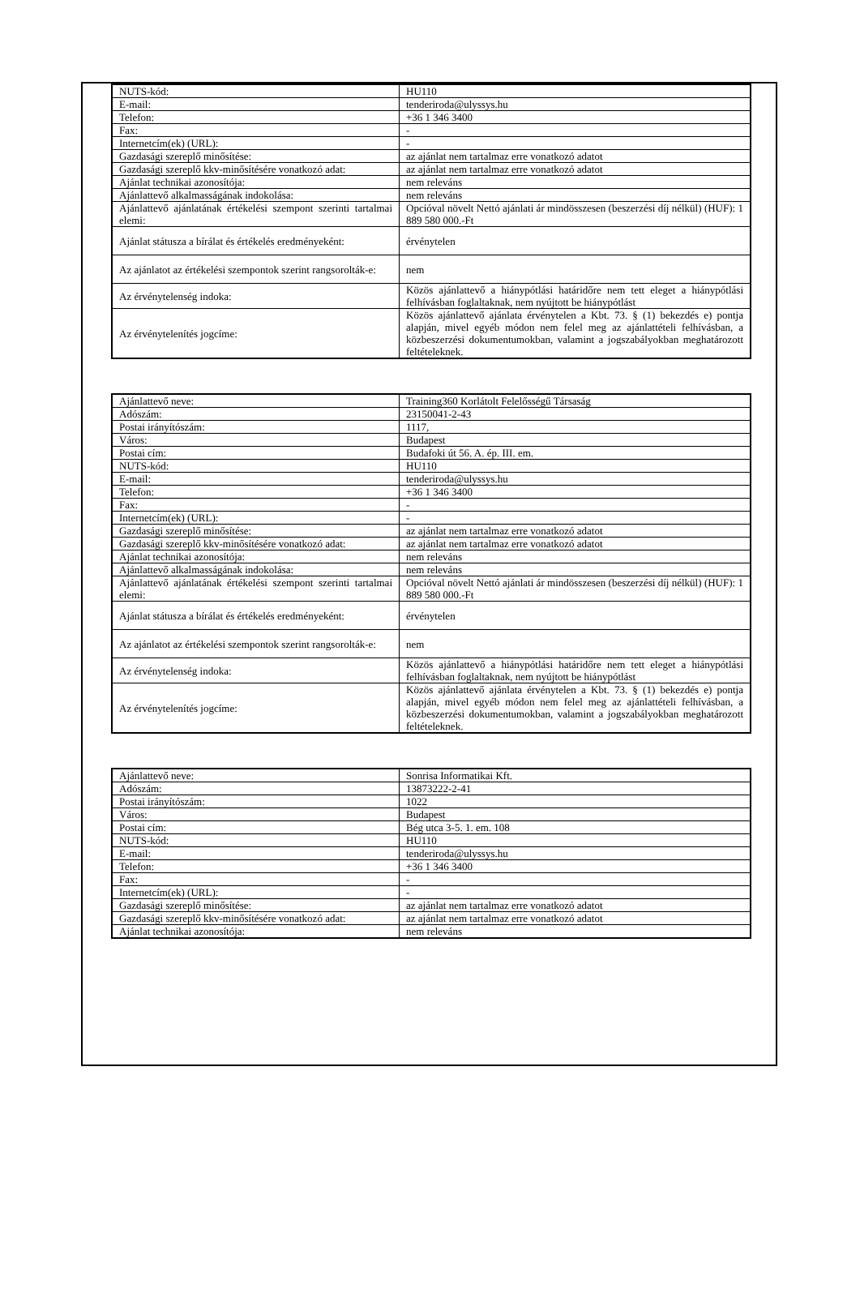| NUTS-kód: | HU110 |
| E-mail: | tenderiroda@ulyssys.hu |
| Telefon: | +36 1 346 3400 |
| Fax: | - |
| Internetcím(ek) (URL): | - |
| Gazdasági szereplő minősítése: | az ajánlat nem tartalmaz erre vonatkozó adatot |
| Gazdasági szereplő kkv-minősítésére vonatkozó adat: | az ajánlat nem tartalmaz erre vonatkozó adatot |
| Ajánlat technikai azonosítója: | nem releváns |
| Ajánlattevő alkalmasságának indokolása: | nem releváns |
| Ajánlattevő ajánlatának értékelési szempont szerinti tartalmai elemi: | Opcióval növelt Nettó ajánlati ár mindösszesen (beszerzési díj nélkül) (HUF): 1 889 580 000.-Ft |
| Ajánlat státusza a bírálat és értékelés eredményeként: | érvénytelen |
| Az ajánlatot az értékelési szempontok szerint rangsorolták-e: | nem |
| Az érvénytelenség indoka: | Közös ajánlattevő a hiánypótlási határidőre nem tett eleget a hiánypótlási felhívásban foglaltaknak, nem nyújtott be hiánypótlást |
| Az érvénytelenítés jogcíme: | Közös ajánlattevő ajánlata érvénytelen a Kbt. 73. § (1) bekezdés e) pontja alapján, mivel egyéb módon nem felel meg az ajánlattételi felhívásban, a közbeszerzési dokumentumokban, valamint a jogszabályokban meghatározott feltételeknek. |
| Ajánlattevő neve: | Training360 Korlátolt Felelősségű Társaság |
| Adószám: | 23150041-2-43 |
| Postai irányítószám: | 1117, |
| Város: | Budapest |
| Postai cím: | Budafoki út 56. A. ép. III. em. |
| NUTS-kód: | HU110 |
| E-mail: | tenderiroda@ulyssys.hu |
| Telefon: | +36 1 346 3400 |
| Fax: | - |
| Internetcím(ek) (URL): | - |
| Gazdasági szereplő minősítése: | az ajánlat nem tartalmaz erre vonatkozó adatot |
| Gazdasági szereplő kkv-minősítésére vonatkozó adat: | az ajánlat nem tartalmaz erre vonatkozó adatot |
| Ajánlat technikai azonosítója: | nem releváns |
| Ajánlattevő alkalmasságának indokolása: | nem releváns |
| Ajánlattevő ajánlatának értékelési szempont szerinti tartalmai elemi: | Opcióval növelt Nettó ajánlati ár mindösszesen (beszerzési díj nélkül) (HUF): 1 889 580 000.-Ft |
| Ajánlat státusza a bírálat és értékelés eredményeként: | érvénytelen |
| Az ajánlatot az értékelési szempontok szerint rangsorolták-e: | nem |
| Az érvénytelenség indoka: | Közös ajánlattevő a hiánypótlási határidőre nem tett eleget a hiánypótlási felhívásban foglaltaknak, nem nyújtott be hiánypótlást |
| Az érvénytelenítés jogcíme: | Közös ajánlattevő ajánlata érvénytelen a Kbt. 73. § (1) bekezdés e) pontja alapján, mivel egyéb módon nem felel meg az ajánlattételi felhívásban, a közbeszerzési dokumentumokban, valamint a jogszabályokban meghatározott feltételeknek. |
| Ajánlattevő neve: | Sonrisa Informatikai Kft. |
| Adószám: | 13873222-2-41 |
| Postai irányítószám: | 1022 |
| Város: | Budapest |
| Postai cím: | Bég utca 3-5. 1. em. 108 |
| NUTS-kód: | HU110 |
| E-mail: | tenderiroda@ulyssys.hu |
| Telefon: | +36 1 346 3400 |
| Fax: | - |
| Internetcím(ek) (URL): | - |
| Gazdasági szereplő minősítése: | az ajánlat nem tartalmaz erre vonatkozó adatot |
| Gazdasági szereplő kkv-minősítésére vonatkozó adat: | az ajánlat nem tartalmaz erre vonatkozó adatot |
| Ajánlat technikai azonosítója: | nem releváns |